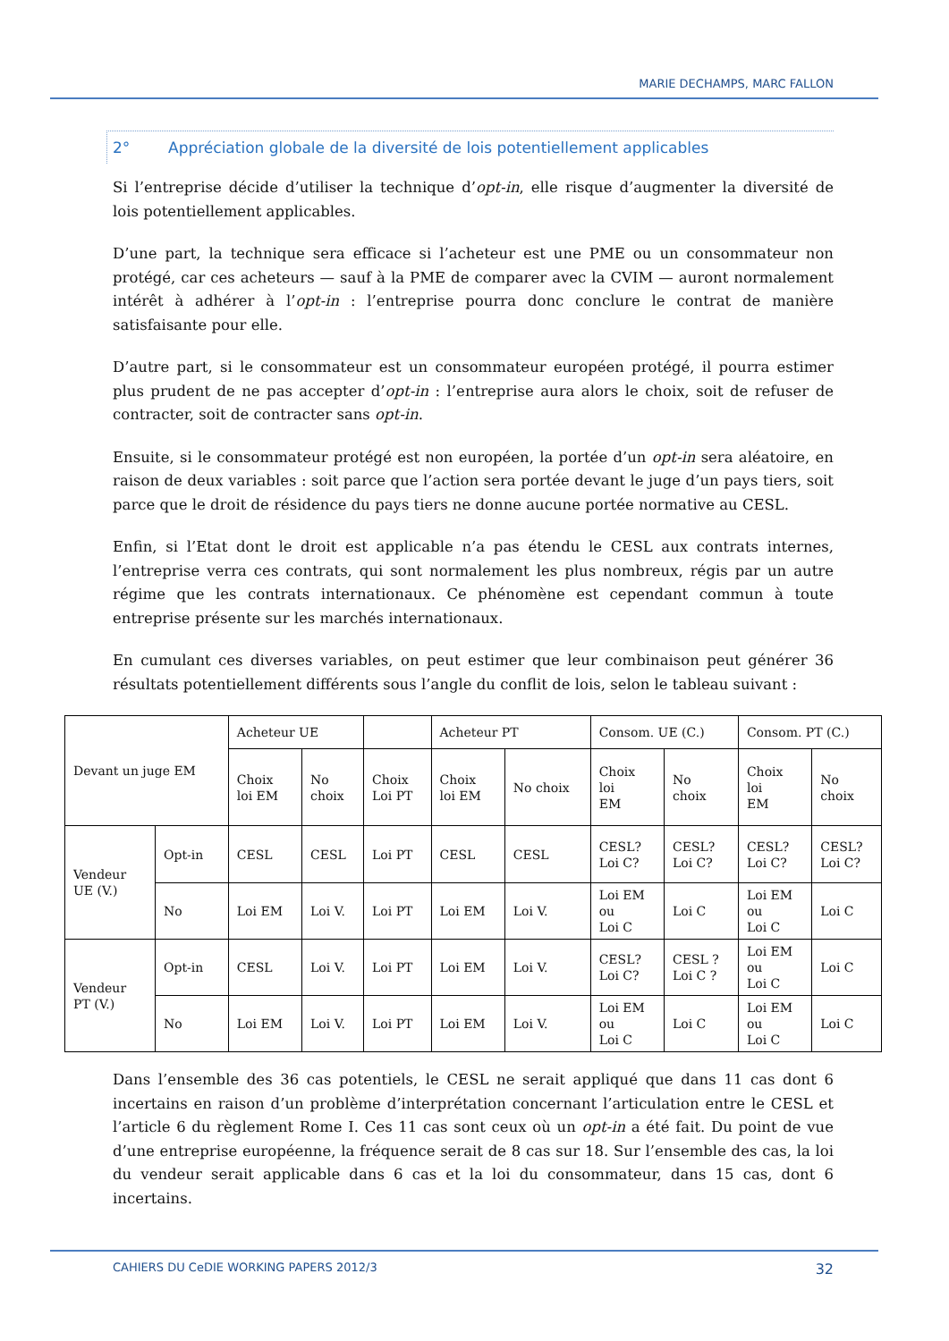MARIE DECHAMPS, MARC FALLON
2° Appréciation globale de la diversité de lois potentiellement applicables
Si l’entreprise décide d’utiliser la technique d’opt-in, elle risque d’augmenter la diversité de lois potentiellement applicables.
D’une part, la technique sera efficace si l’acheteur est une PME ou un consommateur non protégé, car ces acheteurs — sauf à la PME de comparer avec la CVIM — auront normalement intérêt à adhérer à l’opt-in : l’entreprise pourra donc conclure le contrat de manière satisfaisante pour elle.
D’autre part, si le consommateur est un consommateur européen protégé, il pourra estimer plus prudent de ne pas accepter d’opt-in : l’entreprise aura alors le choix, soit de refuser de contracter, soit de contracter sans opt-in.
Ensuite, si le consommateur protégé est non européen, la portée d’un opt-in sera aléatoire, en raison de deux variables : soit parce que l’action sera portée devant le juge d’un pays tiers, soit parce que le droit de résidence du pays tiers ne donne aucune portée normative au CESL.
Enfin, si l’Etat dont le droit est applicable n’a pas étendu le CESL aux contrats internes, l’entreprise verra ces contrats, qui sont normalement les plus nombreux, régis par un autre régime que les contrats internationaux. Ce phénomène est cependant commun à toute entreprise présente sur les marchés internationaux.
En cumulant ces diverses variables, on peut estimer que leur combinaison peut générer 36 résultats potentiellement différents sous l’angle du conflit de lois, selon le tableau suivant :
| Devant un juge EM | | Acheteur UE | | | Acheteur PT | | Consom. UE (C.) | | Consom. PT (C.) | |
| | | Choix loi EM | No choix | Choix Loi PT | Choix loi EM | No choix | Choix loi EM | No choix | Choix loi EM | No choix |
| Vendeur UE (V.) | Opt-in | CESL | CESL | Loi PT | CESL | CESL | CESL? Loi C? | CESL? Loi C? | CESL? Loi C? | CESL? Loi C? |
| | No | Loi EM | Loi V. | Loi PT | Loi EM | Loi V. | Loi EM ou Loi C | Loi C | Loi EM ou Loi C | Loi C |
| Vendeur PT (V.) | Opt-in | CESL | Loi V. | Loi PT | Loi EM | Loi V. | CESL? Loi C? | CESL ? Loi C ? | Loi EM ou Loi C | Loi C |
| | No | Loi EM | Loi V. | Loi PT | Loi EM | Loi V. | Loi EM ou Loi C | Loi C | Loi EM ou Loi C | Loi C |
Dans l’ensemble des 36 cas potentiels, le CESL ne serait appliqué que dans 11 cas dont 6 incertains en raison d’un problème d’interprétation concernant l’articulation entre le CESL et l’article 6 du règlement Rome I. Ces 11 cas sont ceux où un opt-in a été fait. Du point de vue d’une entreprise européenne, la fréquence serait de 8 cas sur 18. Sur l’ensemble des cas, la loi du vendeur serait applicable dans 6 cas et la loi du consommateur, dans 15 cas, dont 6 incertains.
CAHIERS DU CeDIE WORKING PAPERS 2012/3 32